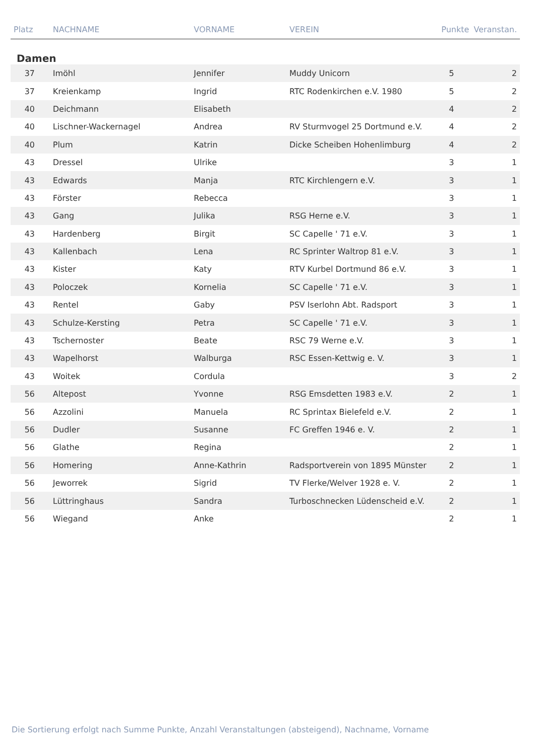| Platz | NACHNAME | VORNAME | VEREIN | Punkte | Veranstan. |
| --- | --- | --- | --- | --- | --- |
| Damen | | | | | |
| 37 | Imöhl | Jennifer | Muddy Unicorn | 5 | 2 |
| 37 | Kreienkamp | Ingrid | RTC Rodenkirchen e.V. 1980 | 5 | 2 |
| 40 | Deichmann | Elisabeth | | 4 | 2 |
| 40 | Lischner-Wackernagel | Andrea | RV Sturmvogel 25 Dortmund e.V. | 4 | 2 |
| 40 | Plum | Katrin | Dicke Scheiben Hohenlimburg | 4 | 2 |
| 43 | Dressel | Ulrike | | 3 | 1 |
| 43 | Edwards | Manja | RTC Kirchlengern e.V. | 3 | 1 |
| 43 | Förster | Rebecca | | 3 | 1 |
| 43 | Gang | Julika | RSG Herne e.V. | 3 | 1 |
| 43 | Hardenberg | Birgit | SC Capelle ' 71 e.V. | 3 | 1 |
| 43 | Kallenbach | Lena | RC Sprinter Waltrop 81 e.V. | 3 | 1 |
| 43 | Kister | Katy | RTV Kurbel Dortmund 86 e.V. | 3 | 1 |
| 43 | Poloczek | Kornelia | SC Capelle ' 71 e.V. | 3 | 1 |
| 43 | Rentel | Gaby | PSV Iserlohn Abt. Radsport | 3 | 1 |
| 43 | Schulze-Kersting | Petra | SC Capelle ' 71 e.V. | 3 | 1 |
| 43 | Tschernoster | Beate | RSC 79 Werne e.V. | 3 | 1 |
| 43 | Wapelhorst | Walburga | RSC Essen-Kettwig e. V. | 3 | 1 |
| 43 | Woitek | Cordula | | 3 | 2 |
| 56 | Altepost | Yvonne | RSG Emsdetten 1983 e.V. | 2 | 1 |
| 56 | Azzolini | Manuela | RC Sprintax Bielefeld e.V. | 2 | 1 |
| 56 | Dudler | Susanne | FC Greffen 1946 e. V. | 2 | 1 |
| 56 | Glathe | Regina | | 2 | 1 |
| 56 | Homering | Anne-Kathrin | Radsportverein von 1895 Münster | 2 | 1 |
| 56 | Jeworrek | Sigrid | TV Flerke/Welver 1928 e. V. | 2 | 1 |
| 56 | Lüttringhaus | Sandra | Turboschnecken Lüdenscheid e.V. | 2 | 1 |
| 56 | Wiegand | Anke | | 2 | 1 |
Die Sortierung erfolgt nach Summe Punkte, Anzahl Veranstaltungen (absteigend), Nachname, Vorname